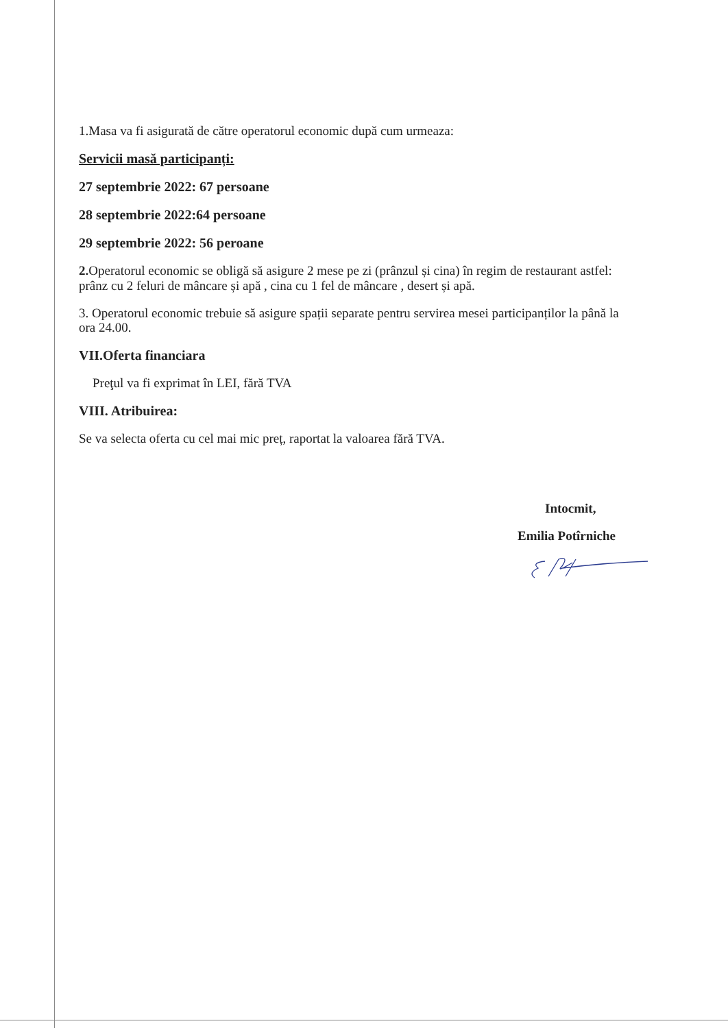1.Masa va fi asigurată de către operatorul economic după cum urmeaza:
Servicii masă participanți:
27 septembrie 2022: 67 persoane
28 septembrie 2022:64 persoane
29 septembrie 2022: 56 peroane
2. Operatorul economic se obligă să asigure 2 mese pe zi (prânzul și cina) în regim de restaurant astfel: prânz cu 2 feluri de mâncare și apă , cina cu 1 fel de mâncare , desert și apă.
3. Operatorul economic trebuie să asigure spații separate pentru servirea mesei participanților la până la ora 24.00.
VII.Oferta financiara
Preţul va fi exprimat în LEI, fără TVA
VIII. Atribuirea:
Se va selecta oferta cu cel mai mic preț, raportat la valoarea fără TVA.
Intocmit,
Emilia Potîrniche